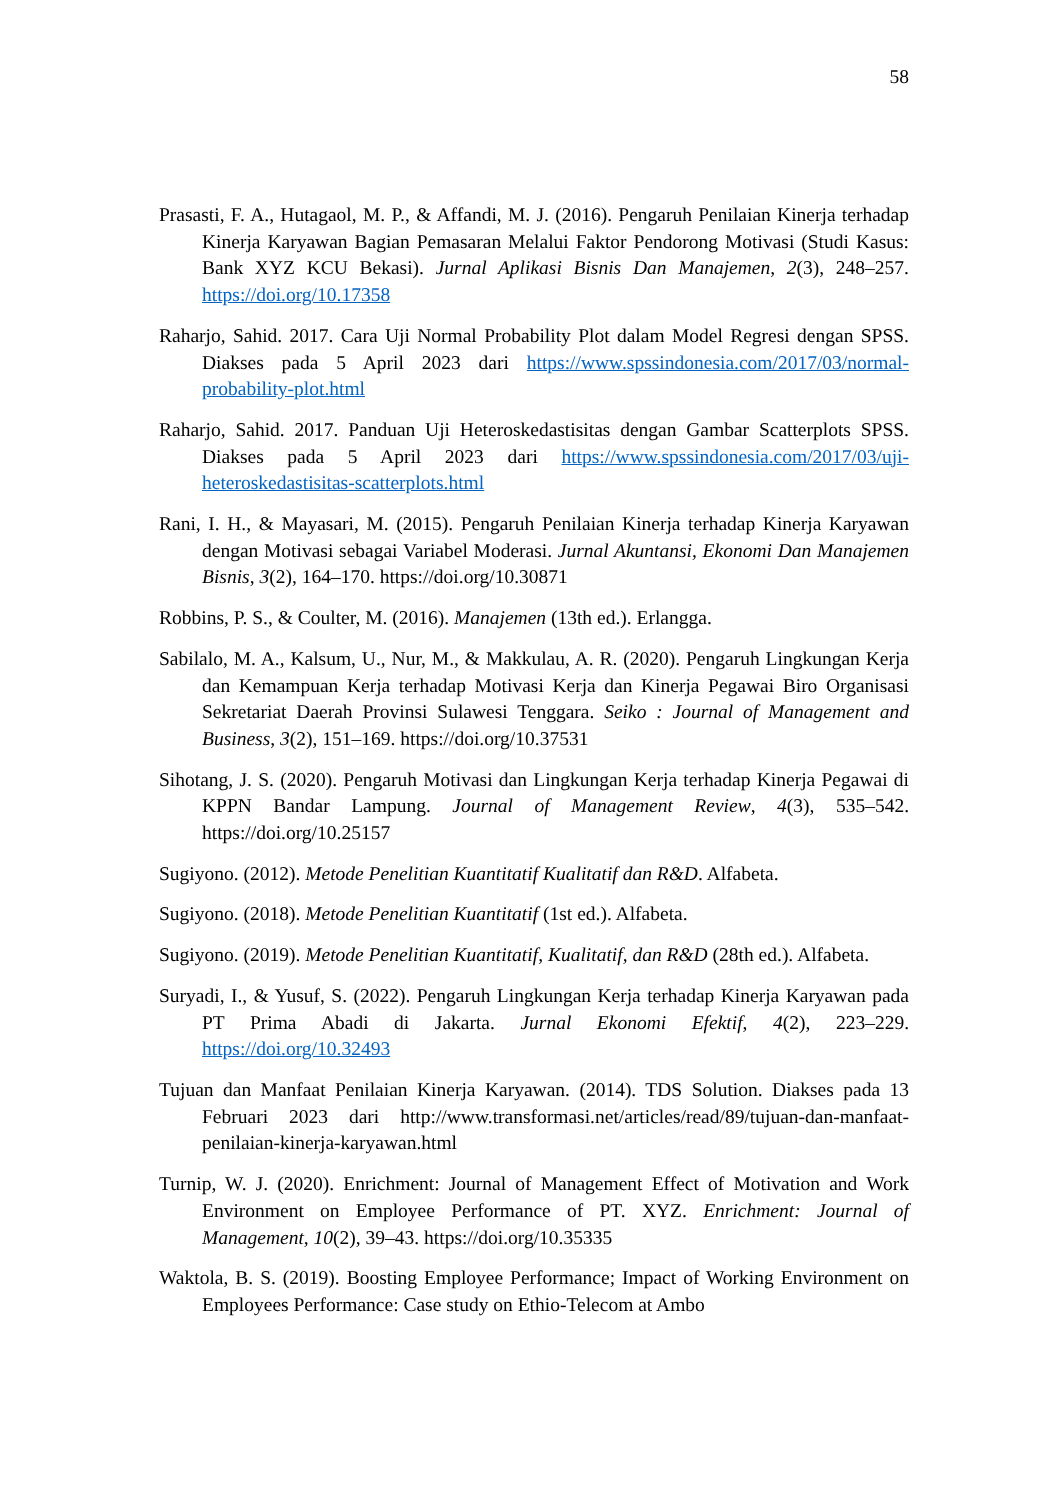58
Prasasti, F. A., Hutagaol, M. P., & Affandi, M. J. (2016). Pengaruh Penilaian Kinerja terhadap Kinerja Karyawan Bagian Pemasaran Melalui Faktor Pendorong Motivasi (Studi Kasus: Bank XYZ KCU Bekasi). Jurnal Aplikasi Bisnis Dan Manajemen, 2(3), 248–257. https://doi.org/10.17358
Raharjo, Sahid. 2017. Cara Uji Normal Probability Plot dalam Model Regresi dengan SPSS. Diakses pada 5 April 2023 dari https://www.spssindonesia.com/2017/03/normal-probability-plot.html
Raharjo, Sahid. 2017. Panduan Uji Heteroskedastisitas dengan Gambar Scatterplots SPSS. Diakses pada 5 April 2023 dari https://www.spssindonesia.com/2017/03/uji-heteroskedastisitas-scatterplots.html
Rani, I. H., & Mayasari, M. (2015). Pengaruh Penilaian Kinerja terhadap Kinerja Karyawan dengan Motivasi sebagai Variabel Moderasi. Jurnal Akuntansi, Ekonomi Dan Manajemen Bisnis, 3(2), 164–170. https://doi.org/10.30871
Robbins, P. S., & Coulter, M. (2016). Manajemen (13th ed.). Erlangga.
Sabilalo, M. A., Kalsum, U., Nur, M., & Makkulau, A. R. (2020). Pengaruh Lingkungan Kerja dan Kemampuan Kerja terhadap Motivasi Kerja dan Kinerja Pegawai Biro Organisasi Sekretariat Daerah Provinsi Sulawesi Tenggara. Seiko : Journal of Management and Business, 3(2), 151–169. https://doi.org/10.37531
Sihotang, J. S. (2020). Pengaruh Motivasi dan Lingkungan Kerja terhadap Kinerja Pegawai di KPPN Bandar Lampung. Journal of Management Review, 4(3), 535–542. https://doi.org/10.25157
Sugiyono. (2012). Metode Penelitian Kuantitatif Kualitatif dan R&D. Alfabeta.
Sugiyono. (2018). Metode Penelitian Kuantitatif (1st ed.). Alfabeta.
Sugiyono. (2019). Metode Penelitian Kuantitatif, Kualitatif, dan R&D (28th ed.). Alfabeta.
Suryadi, I., & Yusuf, S. (2022). Pengaruh Lingkungan Kerja terhadap Kinerja Karyawan pada PT Prima Abadi di Jakarta. Jurnal Ekonomi Efektif, 4(2), 223–229. https://doi.org/10.32493
Tujuan dan Manfaat Penilaian Kinerja Karyawan. (2014). TDS Solution. Diakses pada 13 Februari 2023 dari http://www.transformasi.net/articles/read/89/tujuan-dan-manfaat-penilaian-kinerja-karyawan.html
Turnip, W. J. (2020). Enrichment: Journal of Management Effect of Motivation and Work Environment on Employee Performance of PT. XYZ. Enrichment: Journal of Management, 10(2), 39–43. https://doi.org/10.35335
Waktola, B. S. (2019). Boosting Employee Performance; Impact of Working Environment on Employees Performance: Case study on Ethio-Telecom at Ambo